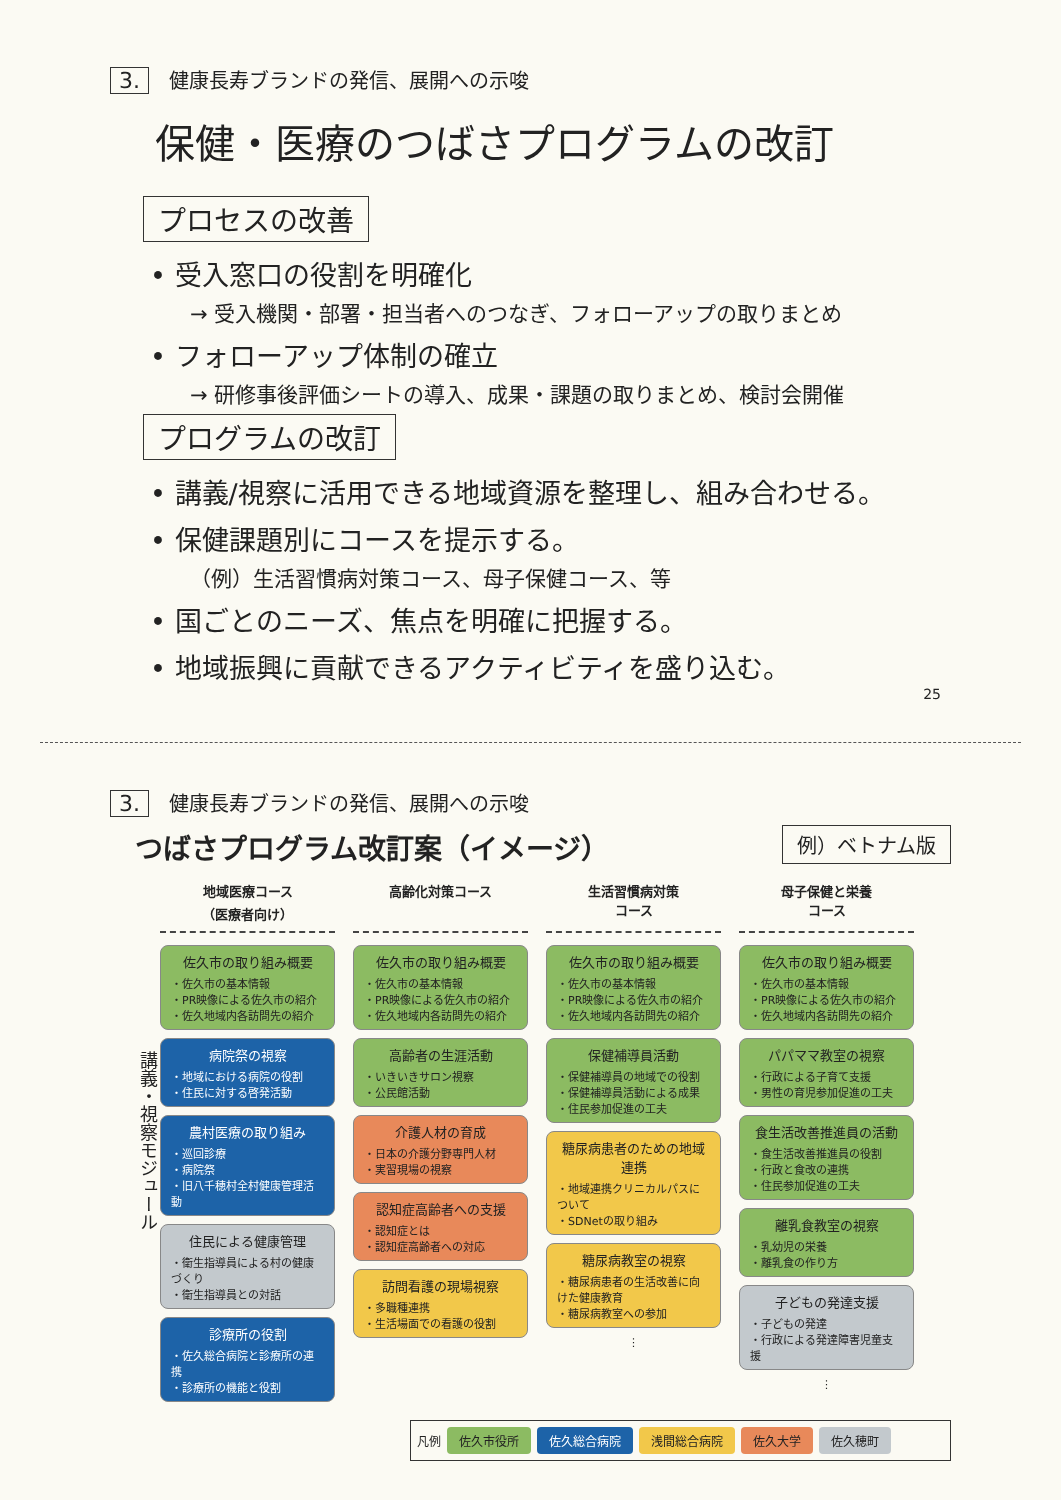3. 健康長寿ブランドの発信、展開への示唆
保健・医療のつばさプログラムの改訂
プロセスの改善
• 受入窓口の役割を明確化
→ 受入機関・部署・担当者へのつなぎ、フォローアップの取りまとめ
• フォローアップ体制の確立
→ 研修事後評価シートの導入、成果・課題の取りまとめ、検討会開催
プログラムの改訂
• 講義/視察に活用できる地域資源を整理し、組み合わせる。
• 保健課題別にコースを提示する。
（例）生活習慣病対策コース、母子保健コース、等
• 国ごとのニーズ、焦点を明確に把握する。
• 地域振興に貢献できるアクティビティを盛り込む。
25
3. 健康長寿ブランドの発信、展開への示唆
つばさプログラム改訂案（イメージ）
例）ベトナム版
講義・視察モジュール
地域医療コース
（医療者向け）
佐久市の取り組み概要
・佐久市の基本情報
・PR映像による佐久市の紹介
・佐久地域内各訪問先の紹介
病院祭の視察
・地域における病院の役割
・住民に対する啓発活動
農村医療の取り組み
・巡回診療
・病院祭
・旧八千穂村全村健康管理活動
住民による健康管理
・衛生指導員による村の健康づくり
・衛生指導員との対話
診療所の役割
・佐久総合病院と診療所の連携
・診療所の機能と役割
高齢化対策コース
佐久市の取り組み概要
・佐久市の基本情報
・PR映像による佐久市の紹介
・佐久地域内各訪問先の紹介
高齢者の生涯活動
・いきいきサロン視察
・公民館活動
介護人材の育成
・日本の介護分野専門人材
・実習現場の視察
認知症高齢者への支援
・認知症とは
・認知症高齢者への対応
訪問看護の現場視察
・多職種連携
・生活場面での看護の役割
生活習慣病対策
コース
佐久市の取り組み概要
・佐久市の基本情報
・PR映像による佐久市の紹介
・佐久地域内各訪問先の紹介
保健補導員活動
・保健補導員の地域での役割
・保健補導員活動による成果
・住民参加促進の工夫
糖尿病患者のための地域連携
・地域連携クリニカルパスについて
・SDNetの取り組み
糖尿病教室の視察
・糖尿病患者の生活改善に向けた健康教育
・糖尿病教室への参加
⋮
母子保健と栄養
コース
佐久市の取り組み概要
・佐久市の基本情報
・PR映像による佐久市の紹介
・佐久地域内各訪問先の紹介
パパママ教室の視察
・行政による子育て支援
・男性の育児参加促進の工夫
食生活改善推進員の活動
・食生活改善推進員の役割
・行政と食改の連携
・住民参加促進の工夫
離乳食教室の視察
・乳幼児の栄養
・離乳食の作り方
子どもの発達支援
・子どもの発達
・行政による発達障害児童支援
⋮
凡例 佐久市役所 佐久総合病院 浅間総合病院 佐久大学 佐久穂町